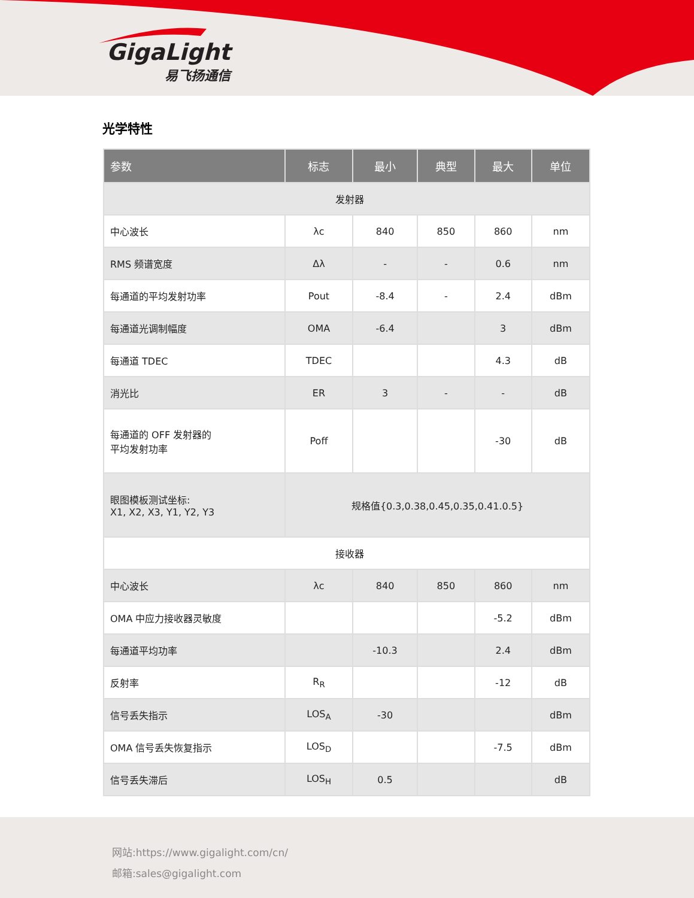GigaLight
易飞扬通信
光学特性
| 参数 | 标志 | 最小 | 典型 | 最大 | 单位 |
| --- | --- | --- | --- | --- | --- |
| 发射器 | | | | | |
| 中心波长 | λc | 840 | 850 | 860 | nm |
| RMS 频谱宽度 | Δλ | - | - | 0.6 | nm |
| 每通道的平均发射功率 | Pout | -8.4 | - | 2.4 | dBm |
| 每通道光调制幅度 | OMA | -6.4 | | 3 | dBm |
| 每通道 TDEC | TDEC | | | 4.3 | dB |
| 消光比 | ER | 3 | - | - | dB |
| 每通道的 OFF 发射器的 平均发射功率 | Poff | | | -30 | dB |
| 眼图模板测试坐标: X1, X2, X3, Y1, Y2, Y3 | 规格值{0.3,0.38,0.45,0.35,0.41.0.5} | | | | |
| 接收器 | | | | | |
| 中心波长 | λc | 840 | 850 | 860 | nm |
| OMA 中应力接收器灵敏度 | | | | -5.2 | dBm |
| 每通道平均功率 | | -10.3 | | 2.4 | dBm |
| 反射率 | R<sub>R</sub> | | | -12 | dB |
| 信号丢失指示 | LOS<sub>A</sub> | -30 | | | dBm |
| OMA 信号丢失恢复指示 | LOS<sub>D</sub> | | | -7.5 | dBm |
| 信号丢失滞后 | LOS<sub>H</sub> | 0.5 | | | dB |
网站:https://www.gigalight.com/cn/
邮箱:sales@gigalight.com